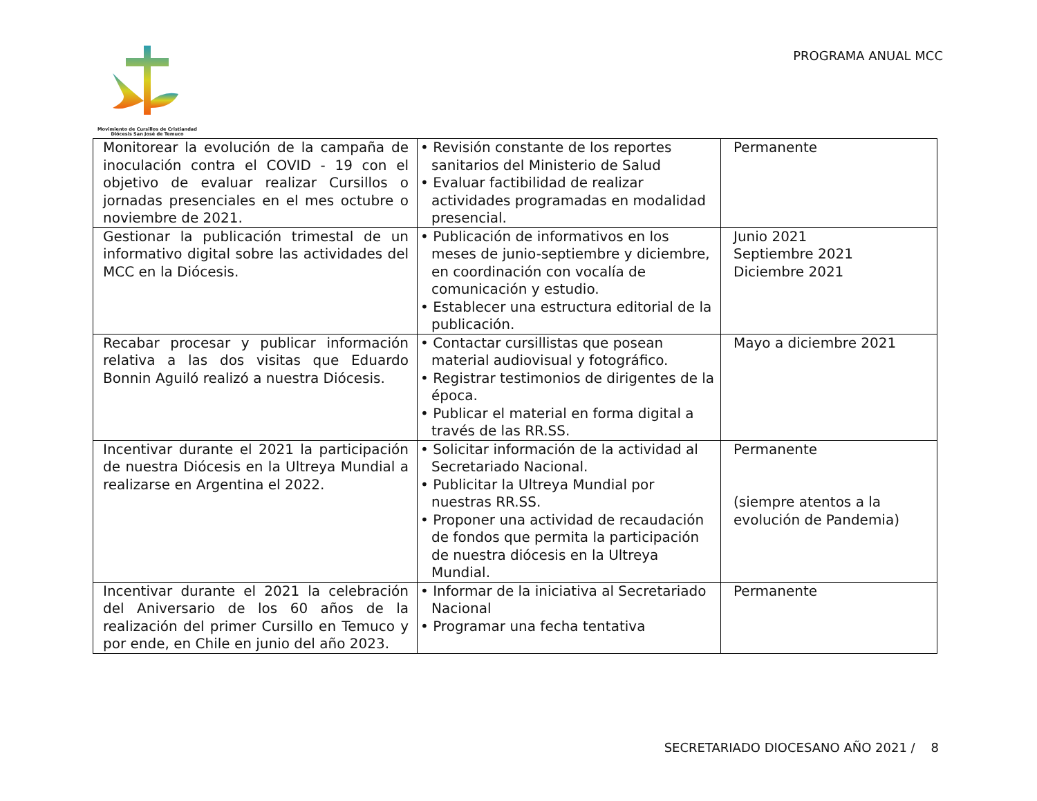Movimiento de Cursillos de Cristiandad
Diócesis San José de Temuco
PROGRAMA ANUAL MCC
| Monitorear la evolución de la campaña de inoculación contra el COVID - 19 con el objetivo de evaluar realizar Cursillos o jornadas presenciales en el mes octubre o noviembre de 2021. | • Revisión constante de los reportes sanitarios del Ministerio de Salud • Evaluar factibilidad de realizar actividades programadas en modalidad presencial. | Permanente |
| Gestionar la publicación trimestal de un informativo digital sobre las actividades del MCC en la Diócesis. | • Publicación de informativos en los meses de junio-septiembre y diciembre, en coordinación con vocalía de comunicación y estudio. • Establecer una estructura editorial de la publicación. | Junio 2021 Septiembre 2021 Diciembre 2021 |
| Recabar procesar y publicar información relativa a las dos visitas que Eduardo Bonnin Aguiló realizó a nuestra Diócesis. | • Contactar cursillistas que posean material audiovisual y fotográfico. • Registrar testimonios de dirigentes de la época. • Publicar el material en forma digital a través de las RR.SS. | Mayo a diciembre 2021 |
| Incentivar durante el 2021 la participación de nuestra Diócesis en la Ultreya Mundial a realizarse en Argentina el 2022. | • Solicitar información de la actividad al Secretariado Nacional. • Publicitar la Ultreya Mundial por nuestras RR.SS. • Proponer una actividad de recaudación de fondos que permita la participación de nuestra diócesis en la Ultreya Mundial. | Permanente (siempre atentos a la evolución de Pandemia) |
| Incentivar durante el 2021 la celebración del Aniversario de los 60 años de la realización del primer Cursillo en Temuco y por ende, en Chile en junio del año 2023. | • Informar de la iniciativa al Secretariado Nacional • Programar una fecha tentativa | Permanente |
SECRETARIADO DIOCESANO AÑO 2021 / 8